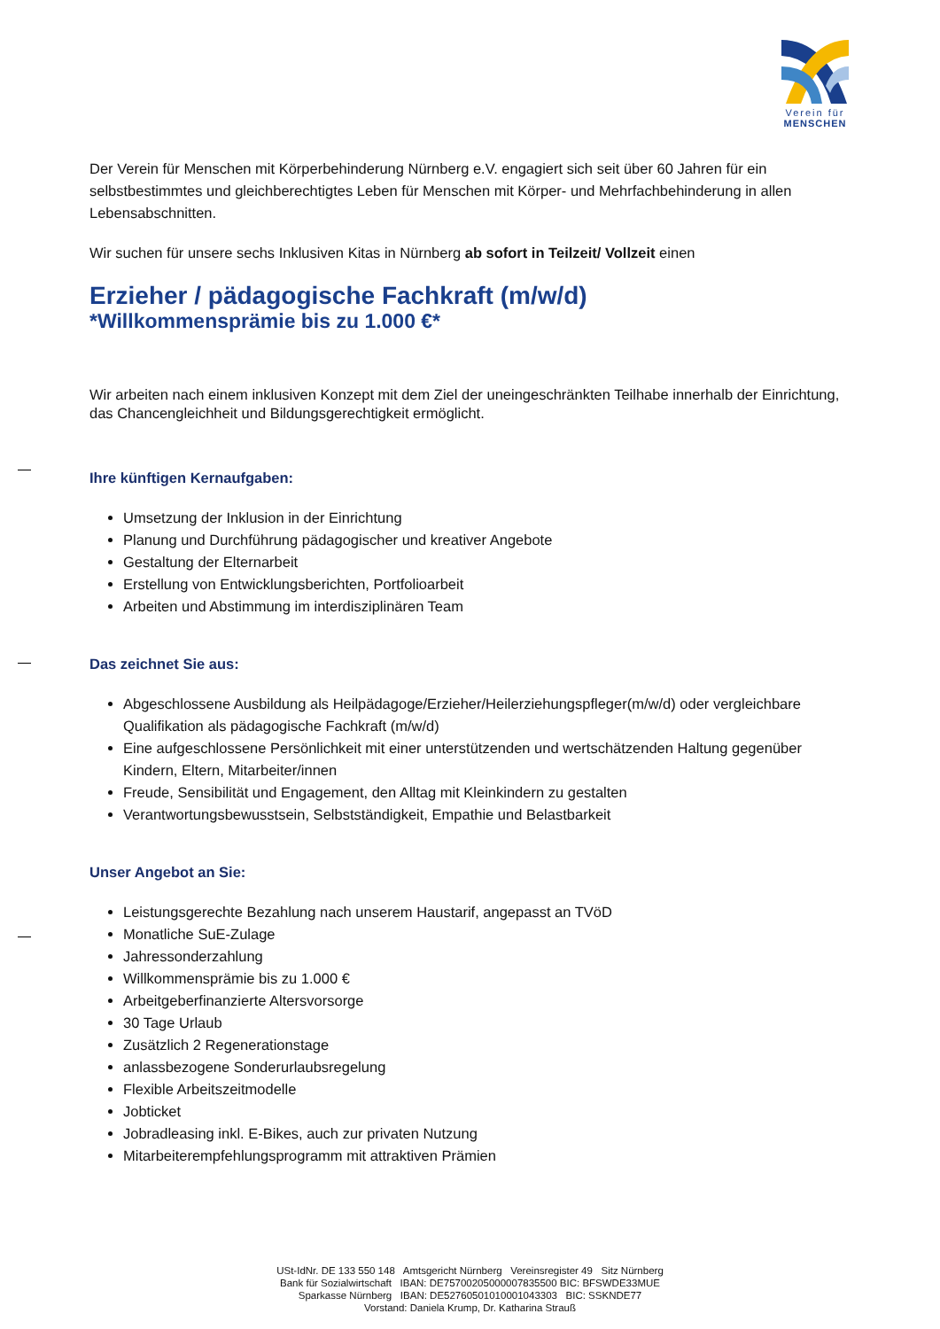Verein für
MENSCHEN
Der Verein für Menschen mit Körperbehinderung Nürnberg e.V. engagiert sich seit über 60 Jahren für ein selbstbestimmtes und gleichberechtigtes Leben für Menschen mit Körper- und Mehrfachbehinderung in allen Lebensabschnitten.
Wir suchen für unsere sechs Inklusiven Kitas in Nürnberg ab sofort in Teilzeit/ Vollzeit einen
Erzieher / pädagogische Fachkraft (m/w/d)
*Willkommensprämie bis zu 1.000 €*
Wir arbeiten nach einem inklusiven Konzept mit dem Ziel der uneingeschränkten Teilhabe innerhalb der Einrichtung, das Chancengleichheit und Bildungsgerechtigkeit ermöglicht.
Ihre künftigen Kernaufgaben:
Umsetzung der Inklusion in der Einrichtung
Planung und Durchführung pädagogischer und kreativer Angebote
Gestaltung der Elternarbeit
Erstellung von Entwicklungsberichten, Portfolioarbeit
Arbeiten und Abstimmung im interdisziplinären Team
Das zeichnet Sie aus:
Abgeschlossene Ausbildung als Heilpädagoge/Erzieher/Heilerziehungspfleger(m/w/d) oder vergleichbare Qualifikation als pädagogische Fachkraft (m/w/d)
Eine aufgeschlossene Persönlichkeit mit einer unterstützenden und wertschätzenden Haltung gegenüber Kindern, Eltern, Mitarbeiter/innen
Freude, Sensibilität und Engagement, den Alltag mit Kleinkindern zu gestalten
Verantwortungsbewusstsein, Selbstständigkeit, Empathie und Belastbarkeit
Unser Angebot an Sie:
Leistungsgerechte Bezahlung nach unserem Haustarif, angepasst an TVöD
Monatliche SuE-Zulage
Jahressonderzahlung
Willkommensprämie bis zu 1.000 €
Arbeitgeberfinanzierte Altersvorsorge
30 Tage Urlaub
Zusätzlich 2 Regenerationstage
anlassbezogene Sonderurlaubsregelung
Flexible Arbeitszeitmodelle
Jobticket
Jobradleasing inkl. E-Bikes, auch zur privaten Nutzung
Mitarbeiterempfehlungsprogramm mit attraktiven Prämien
USt-IdNr. DE 133 550 148 Amtsgericht Nürnberg Vereinsregister 49 Sitz Nürnberg
Bank für Sozialwirtschaft IBAN: DE75700205000007835500 BIC: BFSWDE33MUE
Sparkasse Nürnberg IBAN: DE52760501010001043303 BIC: SSKNDE77
Vorstand: Daniela Krump, Dr. Katharina Strauß